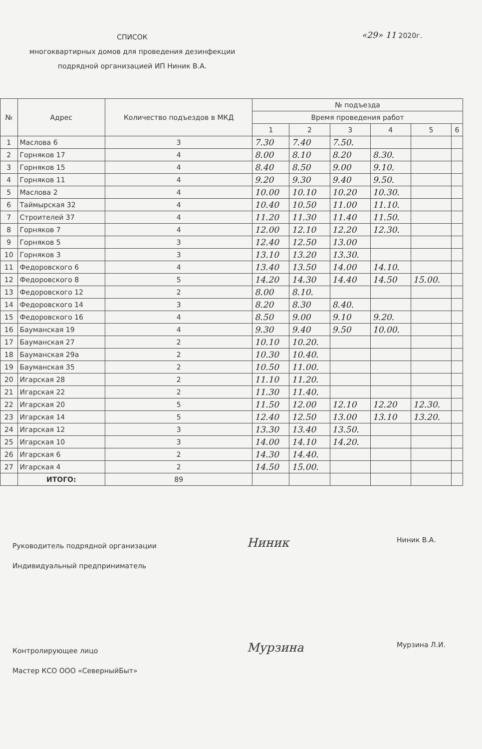СПИСОК
многоквартирных домов для проведения дезинфекции
подрядной организацией ИП Ниник В.А.
«29» 11 2020г.
| № | Адрес | Количество подъездов в МКД | № подъезда | | | | | |
| --- | --- | --- | --- | --- | --- | --- | --- | --- |
| | | | Время проведения работ | | | | | |
| | | | 1 | 2 | 3 | 4 | 5 | 6 |
| 1 | Маслова 6 | 3 | 7.30 | 7.40 | 7.50. | | | |
| 2 | Горняков 17 | 4 | 8.00 | 8.10 | 8.20 | 8.30. | | |
| 3 | Горняков 15 | 4 | 8.40 | 8.50 | 9.00 | 9.10. | | |
| 4 | Горняков 11 | 4 | 9.20 | 9.30 | 9.40 | 9.50. | | |
| 5 | Маслова 2 | 4 | 10.00 | 10.10 | 10.20 | 10.30. | | |
| 6 | Таймырская 32 | 4 | 10.40 | 10.50 | 11.00 | 11.10. | | |
| 7 | Строителей 37 | 4 | 11.20 | 11.30 | 11.40 | 11.50. | | |
| 8 | Горняков 7 | 4 | 12.00 | 12.10 | 12.20 | 12.30. | | |
| 9 | Горняков 5 | 3 | 12.40 | 12.50 | 13.00 | | | |
| 10 | Горняков 3 | 3 | 13.10 | 13.20 | 13.30. | | | |
| 11 | Федоровского 6 | 4 | 13.40 | 13.50 | 14.00 | 14.10. | | |
| 12 | Федоровского 8 | 5 | 14.20 | 14.30 | 14.40 | 14.50 | 15.00. | |
| 13 | Федоровского 12 | 2 | 8.00 | 8.10. | | | | |
| 14 | Федоровского 14 | 3 | 8.20 | 8.30 | 8.40. | | | |
| 15 | Федоровского 16 | 4 | 8.50 | 9.00 | 9.10 | 9.20. | | |
| 16 | Бауманская 19 | 4 | 9.30 | 9.40 | 9.50 | 10.00. | | |
| 17 | Бауманская 27 | 2 | 10.10 | 10.20. | | | | |
| 18 | Бауманская 29а | 2 | 10.30 | 10.40. | | | | |
| 19 | Бауманская 35 | 2 | 10.50 | 11.00. | | | | |
| 20 | Игарская 28 | 2 | 11.10 | 11.20. | | | | |
| 21 | Игарская 22 | 2 | 11.30 | 11.40. | | | | |
| 22 | Игарская 20 | 5 | 11.50 | 12.00 | 12.10 | 12.20 | 12.30. | |
| 23 | Игарская 14 | 5 | 12.40 | 12.50 | 13.00 | 13.10 | 13.20. | |
| 24 | Игарская 12 | 3 | 13.30 | 13.40 | 13.50. | | | |
| 25 | Игарская 10 | 3 | 14.00 | 14.10 | 14.20. | | | |
| 26 | Игарская 6 | 2 | 14.30 | 14.40. | | | | |
| 27 | Игарская 4 | 2 | 14.50 | 15.00. | | | | |
| | ИТОГО: | 89 | | | | | | |
Руководитель подрядной организации
Индивидуальный предприниматель
Ниник
Ниник В.А.
Контролирующее лицо
Мастер КСО ООО «СеверныйБыт»
Мурзина
Мурзина Л.И.